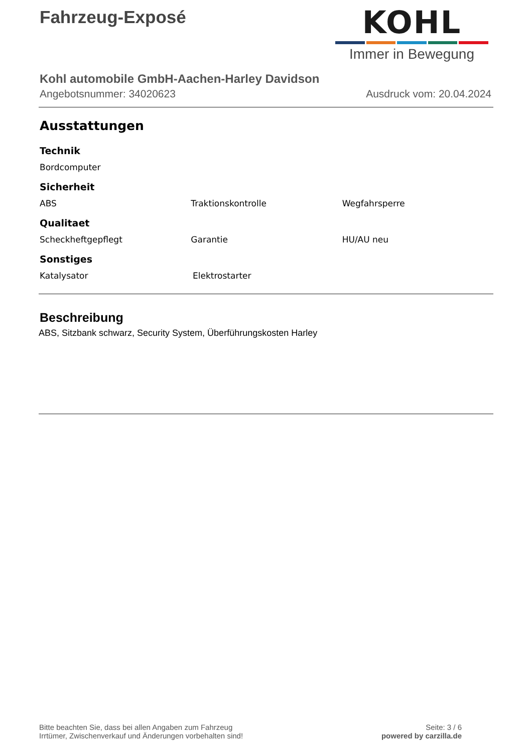Fahrzeug-Exposé
KOHL
Immer in Bewegung
Kohl automobile GmbH-Aachen-Harley Davidson
Angebotsnummer: 34020623 Ausdruck vom: 20.04.2024
Ausstattungen
Technik
Bordcomputer
Sicherheit
ABS Traktionskontrolle Wegfahrsperre
Qualitaet
Scheckheftgepflegt Garantie HU/AU neu
Sonstiges
Katalysator Elektrostarter
Beschreibung
ABS, Sitzbank schwarz, Security System, Überführungskosten Harley
Bitte beachten Sie, dass bei allen Angaben zum Fahrzeug
Irrtümer, Zwischenverkauf und Änderungen vorbehalten sind!
Seite: 3 / 6
powered by carzilla.de